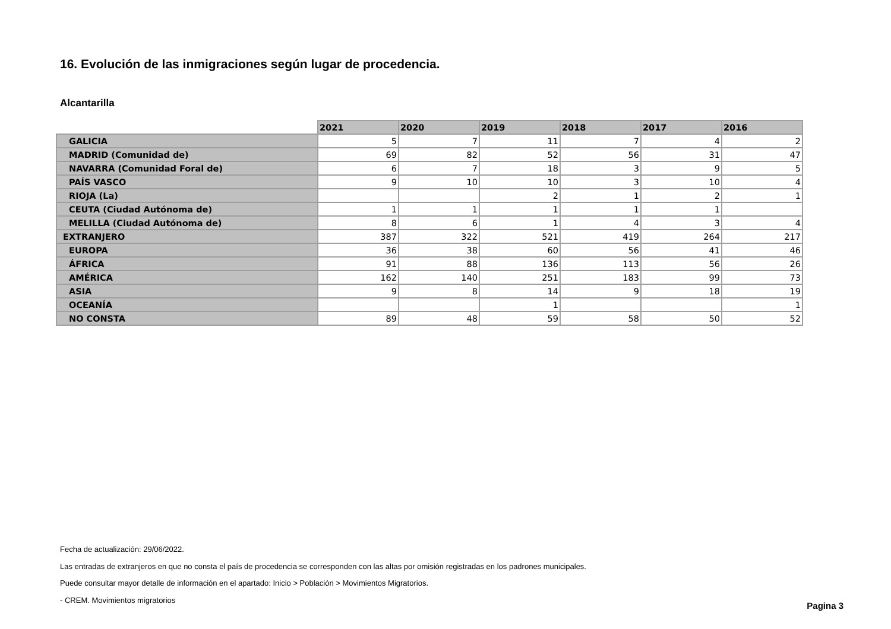16. Evolución de las inmigraciones según lugar de procedencia.
Alcantarilla
| | 2021 | 2020 | 2019 | 2018 | 2017 | 2016 |
| --- | --- | --- | --- | --- | --- | --- |
| GALICIA | 5 | 7 | 11 | 7 | 4 | 2 |
| MADRID (Comunidad de) | 69 | 82 | 52 | 56 | 31 | 47 |
| NAVARRA (Comunidad Foral de) | 6 | 7 | 18 | 3 | 9 | 5 |
| PAÍS VASCO | 9 | 10 | 10 | 3 | 10 | 4 |
| RIOJA (La) | | | 2 | 1 | 2 | 1 |
| CEUTA (Ciudad Autónoma de) | 1 | 1 | 1 | 1 | 1 | |
| MELILLA (Ciudad Autónoma de) | 8 | 6 | 1 | 4 | 3 | 4 |
| EXTRANJERO | 387 | 322 | 521 | 419 | 264 | 217 |
| EUROPA | 36 | 38 | 60 | 56 | 41 | 46 |
| ÁFRICA | 91 | 88 | 136 | 113 | 56 | 26 |
| AMÉRICA | 162 | 140 | 251 | 183 | 99 | 73 |
| ASIA | 9 | 8 | 14 | 9 | 18 | 19 |
| OCEANÍA | | | 1 | | | 1 |
| NO CONSTA | 89 | 48 | 59 | 58 | 50 | 52 |
Fecha de actualización: 29/06/2022.
Las entradas de extranjeros en que no consta el país de procedencia se corresponden con las altas por omisión registradas en los padrones municipales.
Puede consultar mayor detalle de información en el apartado: Inicio > Población > Movimientos Migratorios.
- CREM. Movimientos migratorios
Pagina 3